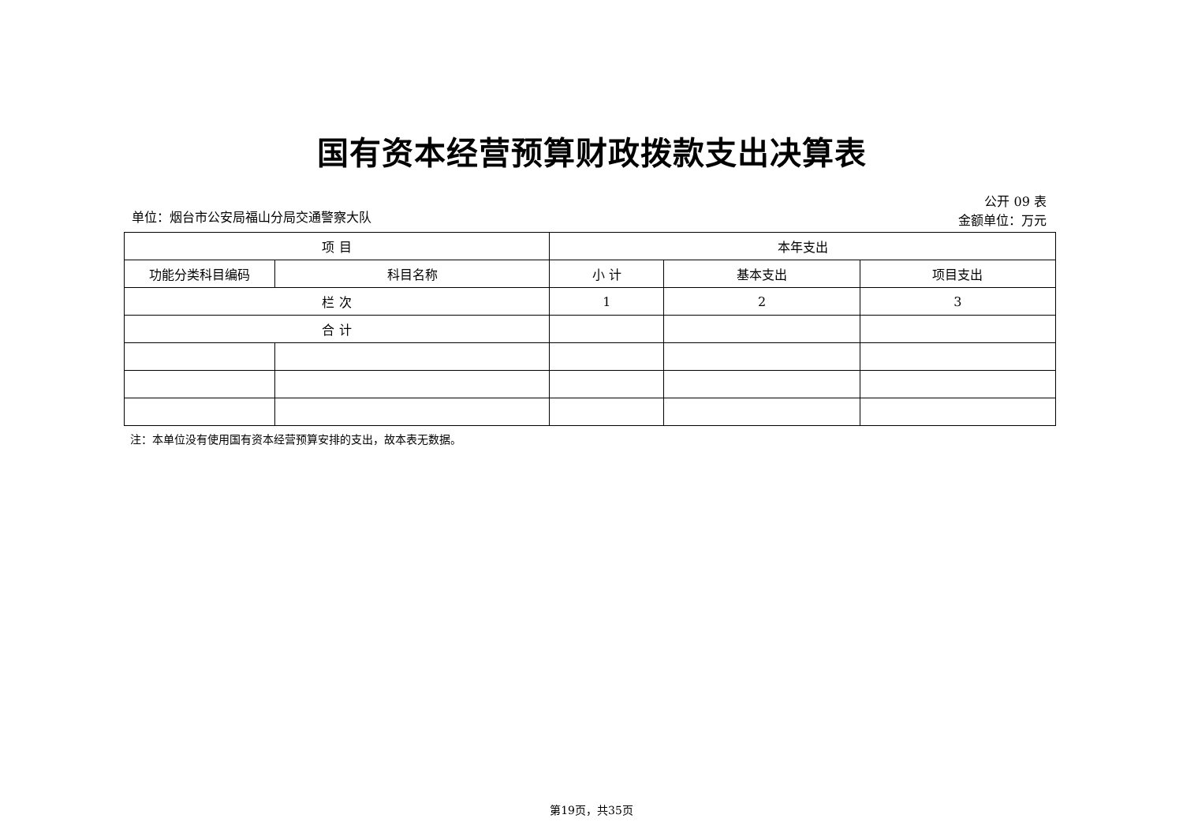国有资本经营预算财政拨款支出决算表
单位：烟台市公安局福山分局交通警察大队
公开 09 表
金额单位：万元
| 项 目 | | 本年支出 | | |
| --- | --- | --- | --- | --- |
| 功能分类科目编码 | 科目名称 | 小 计 | 基本支出 | 项目支出 |
| 栏 次 | | 1 | 2 | 3 |
| 合 计 | | | | |
注：本单位没有使用国有资本经营预算安排的支出，故本表无数据。
第19页，共35页